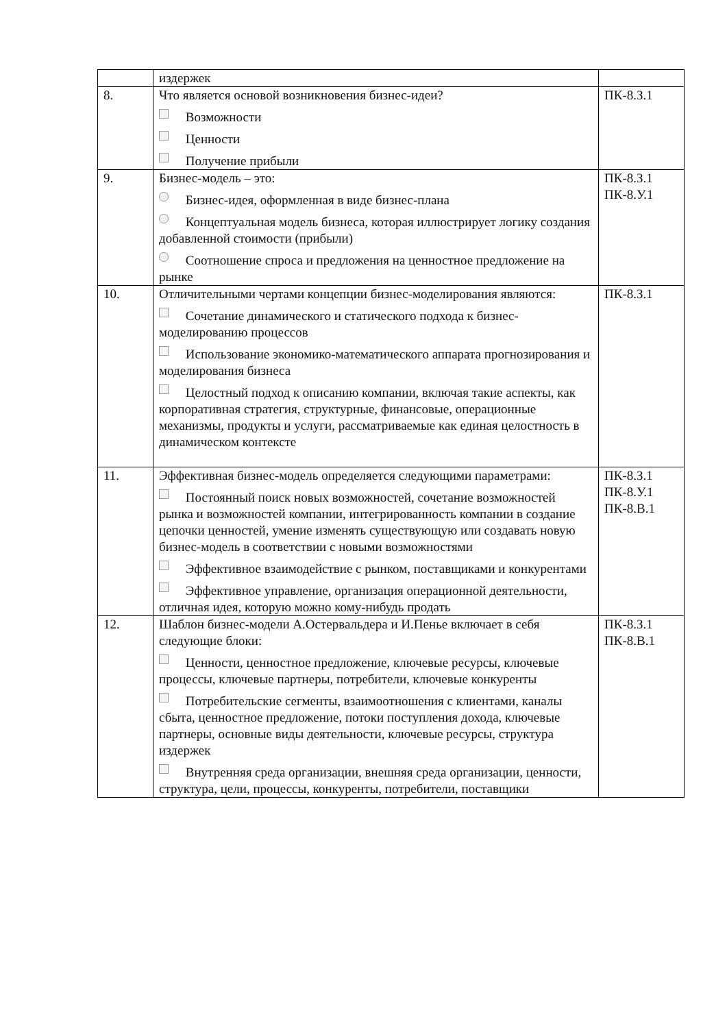| | издержек | |
| 8. | Что является основой возникновения бизнес-идеи? Возможности Ценности Получение прибыли | ПК-8.З.1 |
| 9. | Бизнес-модель – это: Бизнес-идея, оформленная в виде бизнес-плана Концептуальная модель бизнеса, которая иллюстрирует логику создания добавленной стоимости (прибыли) Соотношение спроса и предложения на ценностное предложение на рынке | ПК-8.З.1 ПК-8.У.1 |
| 10. | Отличительными чертами концепции бизнес-моделирования являются: Сочетание динамического и статического подхода к бизнес-моделированию процессов Использование экономико-математического аппарата прогнозирования и моделирования бизнеса Целостный подход к описанию компании, включая такие аспекты, как корпоративная стратегия, структурные, финансовые, операционные механизмы, продукты и услуги, рассматриваемые как единая целостность в динамическом контексте | ПК-8.З.1 |
| 11. | Эффективная бизнес-модель определяется следующими параметрами: Постоянный поиск новых возможностей, сочетание возможностей рынка и возможностей компании, интегрированность компании в создание цепочки ценностей, умение изменять существующую или создавать новую бизнес-модель в соответствии с новыми возможностями Эффективное взаимодействие с рынком, поставщиками и конкурентами Эффективное управление, организация операционной деятельности, отличная идея, которую можно кому-нибудь продать | ПК-8.З.1 ПК-8.У.1 ПК-8.В.1 |
| 12. | Шаблон бизнес-модели А.Остервальдера и И.Пенье включает в себя следующие блоки: Ценности, ценностное предложение, ключевые ресурсы, ключевые процессы, ключевые партнеры, потребители, ключевые конкуренты Потребительские сегменты, взаимоотношения с клиентами, каналы сбыта, ценностное предложение, потоки поступления дохода, ключевые партнеры, основные виды деятельности, ключевые ресурсы, структура издержек Внутренняя среда организации, внешняя среда организации, ценности, структура, цели, процессы, конкуренты, потребители, поставщики | ПК-8.З.1 ПК-8.В.1 |